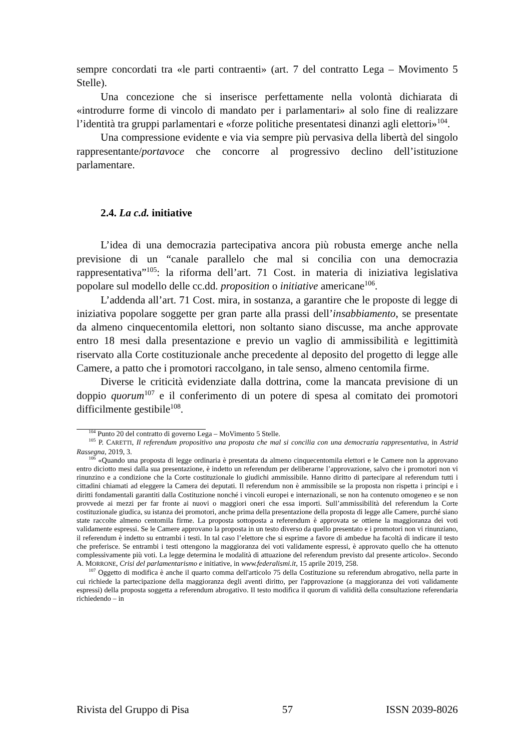sempre concordati tra «le parti contraenti» (art. 7 del contratto Lega – Movimento 5 Stelle).
Una concezione che si inserisce perfettamente nella volontà dichiarata di «introdurre forme di vincolo di mandato per i parlamentari» al solo fine di realizzare l’identità tra gruppi parlamentari e «forze politiche presentatesi dinanzi agli elettori»<sup>104</sup>.
Una compressione evidente e via via sempre più pervasiva della libertà del singolo rappresentante/portavoce che concorre al progressivo declino dell’istituzione parlamentare.
2.4. La c.d. initiative
L’idea di una democrazia partecipativa ancora più robusta emerge anche nella previsione di un “canale parallelo che mal si concilia con una democrazia rappresentativa”<sup>105</sup>: la riforma dell’art. 71 Cost. in materia di iniziativa legislativa popolare sul modello delle cc.dd. proposition o initiative americane<sup>106</sup>.
L’addenda all’art. 71 Cost. mira, in sostanza, a garantire che le proposte di legge di iniziativa popolare soggette per gran parte alla prassi dell’insabbiamento, se presentate da almeno cinquecentomila elettori, non soltanto siano discusse, ma anche approvate entro 18 mesi dalla presentazione e previo un vaglio di ammissibilità e legittimità riservato alla Corte costituzionale anche precedente al deposito del progetto di legge alle Camere, a patto che i promotori raccolgano, in tale senso, almeno centomila firme.
Diverse le criticità evidenziate dalla dottrina, come la mancata previsione di un doppio quorum<sup>107</sup> e il conferimento di un potere di spesa al comitato dei promotori difficilmente gestibile<sup>108</sup>.
<sup>104</sup> Punto 20 del contratto di governo Lega – MoVimento 5 Stelle.
<sup>105</sup> P. CARETTI, Il referendum propositivo una proposta che mal si concilia con una democrazia rappresentativa, in Astrid Rassegna, 2019, 3.
<sup>106</sup> «Quando una proposta di legge ordinaria è presentata da almeno cinquecentomila elettori e le Camere non la approvano entro diciotto mesi dalla sua presentazione, è indetto un referendum per deliberarne l’approvazione, salvo che i promotori non vi rinunzino e a condizione che la Corte costituzionale lo giudichi ammissibile. Hanno diritto di partecipare al referendum tutti i cittadini chiamati ad eleggere la Camera dei deputati. Il referendum non è ammissibile se la proposta non rispetta i principi e i diritti fondamentali garantiti dalla Costituzione nonché i vincoli europei e internazionali, se non ha contenuto omogeneo e se non provvede ai mezzi per far fronte ai nuovi o maggiori oneri che essa importi. Sull’ammissibilità del referendum la Corte costituzionale giudica, su istanza dei promotori, anche prima della presentazione della proposta di legge alle Camere, purché siano state raccolte almeno centomila firme. La proposta sottoposta a referendum è approvata se ottiene la maggioranza dei voti validamente espressi. Se le Camere approvano la proposta in un testo diverso da quello presentato e i promotori non vi rinunziano, il referendum è indetto su entrambi i testi. In tal caso l’elettore che si esprime a favore di ambedue ha facoltà di indicare il testo che preferisce. Se entrambi i testi ottengono la maggioranza dei voti validamente espressi, è approvato quello che ha ottenuto complessivamente più voti. La legge determina le modalità di attuazione del referendum previsto dal presente articolo». Secondo A. MORRONE, Crisi del parlamentarismo e initiative, in www.federalismi.it, 15 aprile 2019, 258.
<sup>107</sup> Oggetto di modifica è anche il quarto comma dell'articolo 75 della Costituzione su referendum abrogativo, nella parte in cui richiede la partecipazione della maggioranza degli aventi diritto, per l'approvazione (a maggioranza dei voti validamente espressi) della proposta soggetta a referendum abrogativo. Il testo modifica il quorum di validità della consultazione referendaria richiedendo – in
Rivista del Gruppo di Pisa 57 ISSN 2039-8026